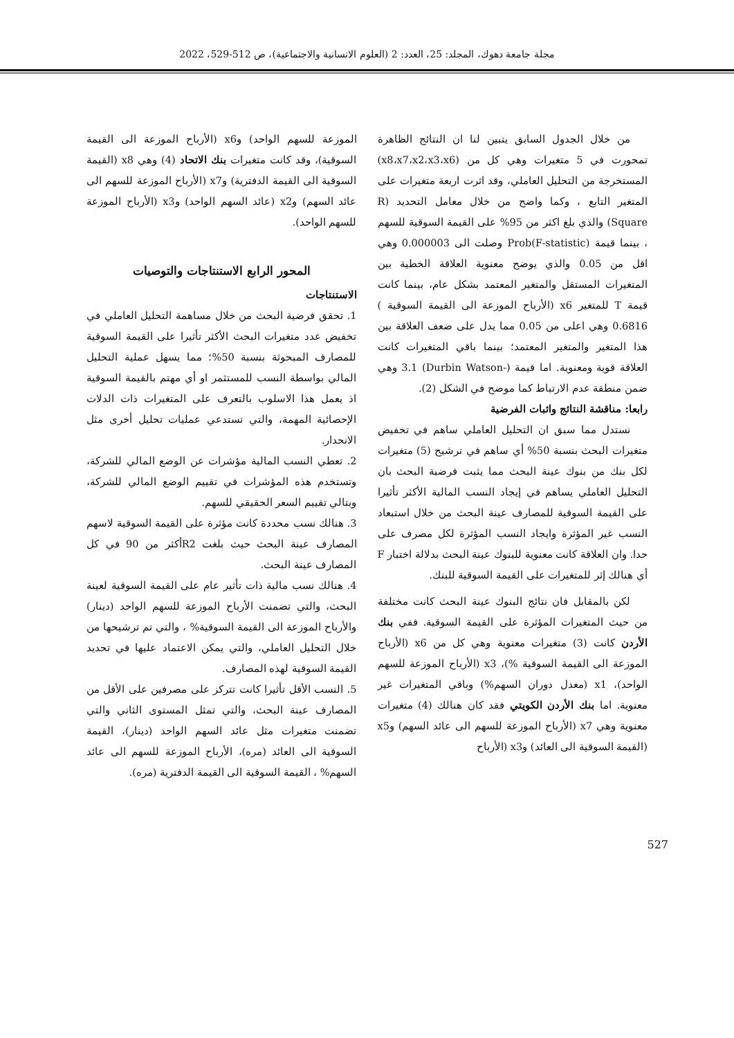مجلة جامعة دهوك، المجلد: 25، العدد: 2 (العلوم الانسانية والاجتماعية)، ص 512-529، 2022
من خلال الجدول السابق يتبين لنا ان النتائج الظاهرة تمحورت في 5 متغيرات وهي كل من (x8،x7،x2،x3،x6) المستخرجة من التحليل العاملي، وقد اثرت اربعة متغيرات على المتغير التابع ، وكما واضح من خلال معامل التحديد (R Square) والذي بلغ اكثر من 95% على القيمة السوقية للسهم ، بينما قيمة (Prob(F-statistic وصلت الى 0.000003 وهي اقل من 0.05 والذي يوضح معنوية العلاقة الخطية بين المتغيرات المستقل والمتغير المعتمد بشكل عام، بينما كانت قيمة T للمتغير x6 (الأرباح الموزعة الى القيمة السوقية ) 0.6816 وهي اعلى من 0.05 مما يدل على ضعف العلاقة بين هذا المتغير والمتغير المعتمد؛ بينما باقي المتغيرات كانت العلاقة قوية ومعنوية. اما قيمة (-Durbin Watson) 3.1 وهي ضمن منطقة عدم الارتباط كما موضح في الشكل (2).
رابعا: مناقشة النتائج واثبات الفرضية
نستدل مما سبق ان التحليل العاملي ساهم في تخفيض متغيرات البحث بنسبة 50% أي ساهم في ترشيح (5) متغيرات لكل بنك من بنوك عينة البحث مما يثبت فرضية البحث بان التحليل العاملي يساهم في إيجاد النسب المالية الأكثر تأثيرا على القيمة السوقية للمصارف عينة البحث من خلال استبعاد النسب غير المؤثرة وايجاد النسب المؤثرة لكل مصرف على حدا. وان العلاقة كانت معنوية للبنوك عينة البحث بدلالة اختبار F أي هنالك إثر للمتغيرات على القيمة السوقية للبنك.
لكن بالمقابل فان نتائج البنوك عينة البحث كانت مختلفة من حيث المتغيرات المؤثرة على القيمة السوقية. ففي بنك الأردن كانت (3) متغيرات معنوية وهي كل من x6 (الأرباح الموزعة الى القيمة السوقية %)، x3 (الأرباح الموزعة للسهم الواحد)، x1 (معدل دوران السهم%) وباقي المتغيرات غير معنوية. اما بنك الأردن الكويتي فقد كان هنالك (4) متغيرات معنوية وهي x7 (الأرباح الموزعة للسهم الى عائد السهم) وx5 (القيمة السوقية الى العائد) وx3 (الأرباح
الموزعة للسهم الواحد) وx6 (الأرباح الموزعة الى القيمة السوقية)، وقد كانت متغيرات بنك الاتحاد (4) وهي x8 (القيمة السوقية الى القيمة الدفترية) وx7 (الأرباح الموزعة للسهم الى عائد السهم) وx2 (عائد السهم الواحد) وx3 (الأرباح الموزعة للسهم الواحد).
المحور الرابع الاستنتاجات والتوصيات
الاستنتاجات
1. تحقق فرضية البحث من خلال مساهمة التحليل العاملي في تخفيض عدد متغيرات البحث الأكثر تأثيرا على القيمة السوقية للمصارف المبحوثة بنسبة 50%؛ مما يسهل عملية التحليل المالي بواسطة النسب للمستثمر او أي مهتم بالقيمة السوقية اذ يعمل هذا الاسلوب بالتعرف على المتغيرات ذات الدلات الإحصائية المهمة، والتي تستدعي عمليات تحليل أخرى مثل الانحدار.
2. تعطي النسب المالية مؤشرات عن الوضع المالي للشركة، وتستخدم هذه المؤشرات في تقييم الوضع المالي للشركة، وبتالي تقييم السعر الحقيقي للسهم.
3. هنالك نسب محددة كانت مؤثرة على القيمة السوقية لاسهم المصارف عينة البحث حيث بلغت R2أكثر من 90 في كل المصارف عينة البحث.
4. هنالك نسب مالية ذات تأثير عام على القيمة السوقية لعينة البحث، والتي تضمنت الأرباح الموزعة للسهم الواحد (دينار) والأرباح الموزعة الى القيمة السوقية% ، والتي تم ترشيحها من خلال التحليل العاملي، والتي يمكن الاعتماد عليها في تحديد القيمة السوقية لهذه المصارف.
5. النسب الأقل تأثيرا كانت تتركز على مصرفين على الأقل من المصارف عينة البحث، والتي تمثل المستوى الثاني والتي تضمنت متغيرات مثل عائد السهم الواحد (دينار)، القيمة السوقية الى العائد (مره)، الأرباح الموزعة للسهم الى عائد السهم% ، القيمة السوقية الى القيمة الدفترية (مره).
527